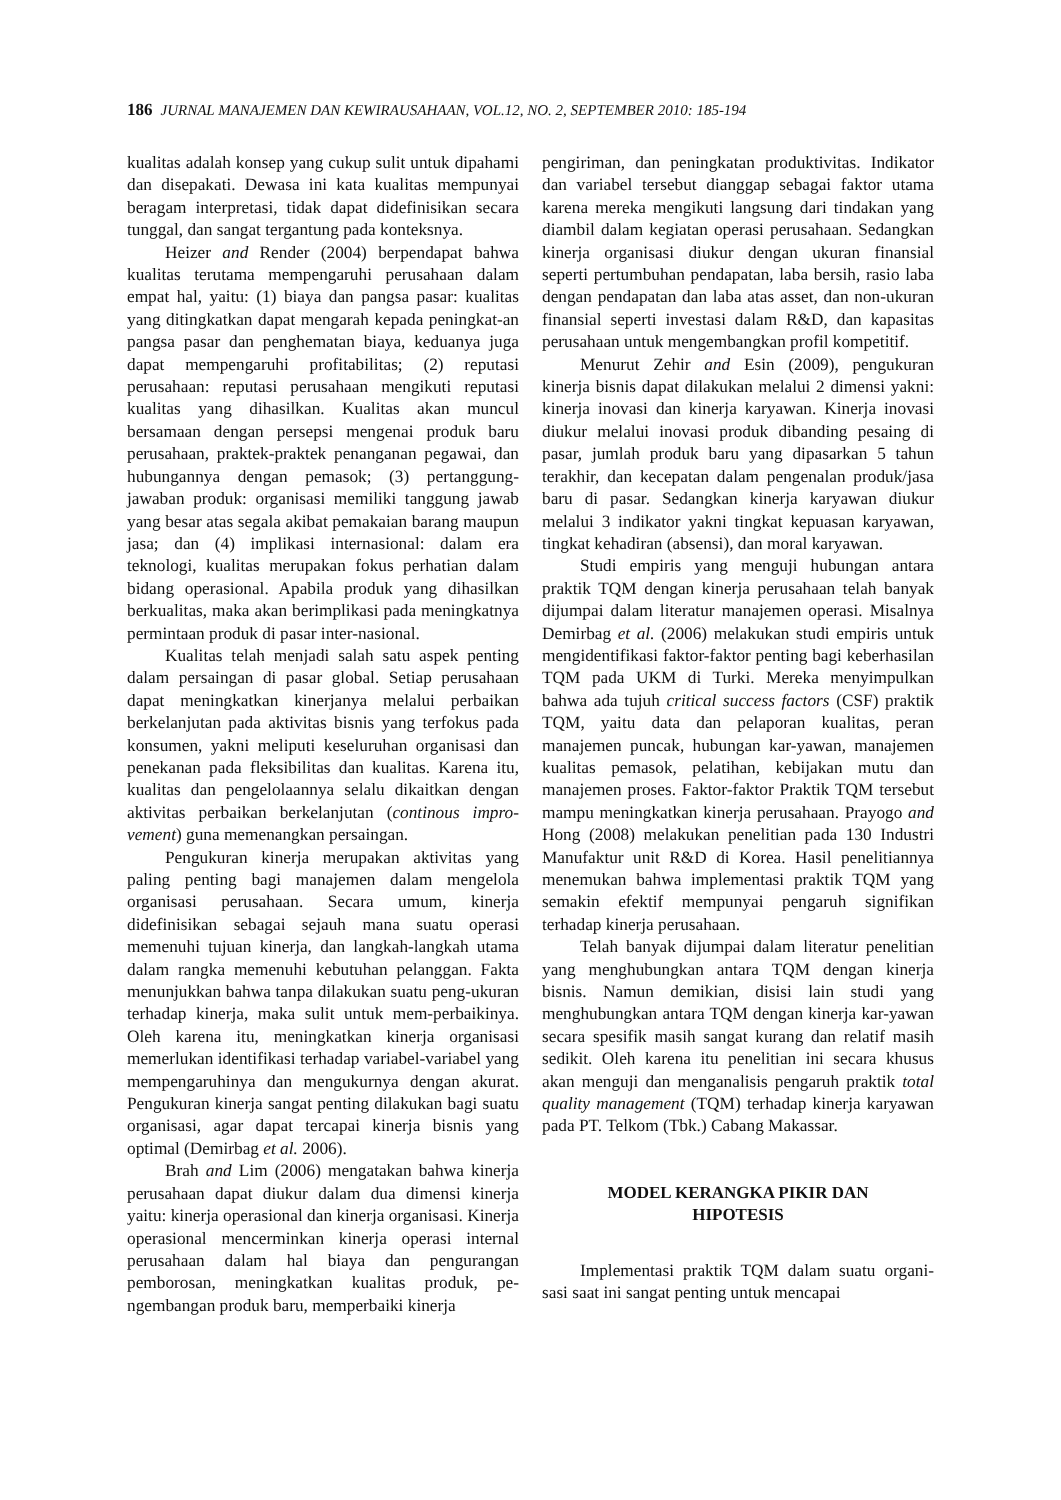186 JURNAL MANAJEMEN DAN KEWIRAUSAHAAN, VOL.12, NO. 2, SEPTEMBER 2010: 185-194
kualitas adalah konsep yang cukup sulit untuk dipahami dan disepakati. Dewasa ini kata kualitas mempunyai beragam interpretasi, tidak dapat didefinisikan secara tunggal, dan sangat tergantung pada konteksnya.
Heizer and Render (2004) berpendapat bahwa kualitas terutama mempengaruhi perusahaan dalam empat hal, yaitu: (1) biaya dan pangsa pasar: kualitas yang ditingkatkan dapat mengarah kepada peningkat-an pangsa pasar dan penghematan biaya, keduanya juga dapat mempengaruhi profitabilitas; (2) reputasi perusahaan: reputasi perusahaan mengikuti reputasi kualitas yang dihasilkan. Kualitas akan muncul bersamaan dengan persepsi mengenai produk baru perusahaan, praktek-praktek penanganan pegawai, dan hubungannya dengan pemasok; (3) pertanggung-jawaban produk: organisasi memiliki tanggung jawab yang besar atas segala akibat pemakaian barang maupun jasa; dan (4) implikasi internasional: dalam era teknologi, kualitas merupakan fokus perhatian dalam bidang operasional. Apabila produk yang dihasilkan berkualitas, maka akan berimplikasi pada meningkatnya permintaan produk di pasar inter-nasional.
Kualitas telah menjadi salah satu aspek penting dalam persaingan di pasar global. Setiap perusahaan dapat meningkatkan kinerjanya melalui perbaikan berkelanjutan pada aktivitas bisnis yang terfokus pada konsumen, yakni meliputi keseluruhan organisasi dan penekanan pada fleksibilitas dan kualitas. Karena itu, kualitas dan pengelolaannya selalu dikaitkan dengan aktivitas perbaikan berkelanjutan (continous impro-vement) guna memenangkan persaingan.
Pengukuran kinerja merupakan aktivitas yang paling penting bagi manajemen dalam mengelola organisasi perusahaan. Secara umum, kinerja didefinisikan sebagai sejauh mana suatu operasi memenuhi tujuan kinerja, dan langkah-langkah utama dalam rangka memenuhi kebutuhan pelanggan. Fakta menunjukkan bahwa tanpa dilakukan suatu peng-ukuran terhadap kinerja, maka sulit untuk mem-perbaikinya. Oleh karena itu, meningkatkan kinerja organisasi memerlukan identifikasi terhadap variabel-variabel yang mempengaruhinya dan mengukurnya dengan akurat. Pengukuran kinerja sangat penting dilakukan bagi suatu organisasi, agar dapat tercapai kinerja bisnis yang optimal (Demirbag et al. 2006).
Brah and Lim (2006) mengatakan bahwa kinerja perusahaan dapat diukur dalam dua dimensi kinerja yaitu: kinerja operasional dan kinerja organisasi. Kinerja operasional mencerminkan kinerja operasi internal perusahaan dalam hal biaya dan pengurangan pemborosan, meningkatkan kualitas produk, pe-ngembangan produk baru, memperbaiki kinerja
pengiriman, dan peningkatan produktivitas. Indikator dan variabel tersebut dianggap sebagai faktor utama karena mereka mengikuti langsung dari tindakan yang diambil dalam kegiatan operasi perusahaan. Sedangkan kinerja organisasi diukur dengan ukuran finansial seperti pertumbuhan pendapatan, laba bersih, rasio laba dengan pendapatan dan laba atas asset, dan non-ukuran finansial seperti investasi dalam R&D, dan kapasitas perusahaan untuk mengembangkan profil kompetitif.
Menurut Zehir and Esin (2009), pengukuran kinerja bisnis dapat dilakukan melalui 2 dimensi yakni: kinerja inovasi dan kinerja karyawan. Kinerja inovasi diukur melalui inovasi produk dibanding pesaing di pasar, jumlah produk baru yang dipasarkan 5 tahun terakhir, dan kecepatan dalam pengenalan produk/jasa baru di pasar. Sedangkan kinerja karyawan diukur melalui 3 indikator yakni tingkat kepuasan karyawan, tingkat kehadiran (absensi), dan moral karyawan.
Studi empiris yang menguji hubungan antara praktik TQM dengan kinerja perusahaan telah banyak dijumpai dalam literatur manajemen operasi. Misalnya Demirbag et al. (2006) melakukan studi empiris untuk mengidentifikasi faktor-faktor penting bagi keberhasilan TQM pada UKM di Turki. Mereka menyimpulkan bahwa ada tujuh critical success factors (CSF) praktik TQM, yaitu data dan pelaporan kualitas, peran manajemen puncak, hubungan kar-yawan, manajemen kualitas pemasok, pelatihan, kebijakan mutu dan manajemen proses. Faktor-faktor Praktik TQM tersebut mampu meningkatkan kinerja perusahaan. Prayogo and Hong (2008) melakukan penelitian pada 130 Industri Manufaktur unit R&D di Korea. Hasil penelitiannya menemukan bahwa implementasi praktik TQM yang semakin efektif mempunyai pengaruh signifikan terhadap kinerja perusahaan.
Telah banyak dijumpai dalam literatur penelitian yang menghubungkan antara TQM dengan kinerja bisnis. Namun demikian, disisi lain studi yang menghubungkan antara TQM dengan kinerja kar-yawan secara spesifik masih sangat kurang dan relatif masih sedikit. Oleh karena itu penelitian ini secara khusus akan menguji dan menganalisis pengaruh praktik total quality management (TQM) terhadap kinerja karyawan pada PT. Telkom (Tbk.) Cabang Makassar.
MODEL KERANGKA PIKIR DAN
HIPOTESIS
Implementasi praktik TQM dalam suatu organi-sasi saat ini sangat penting untuk mencapai